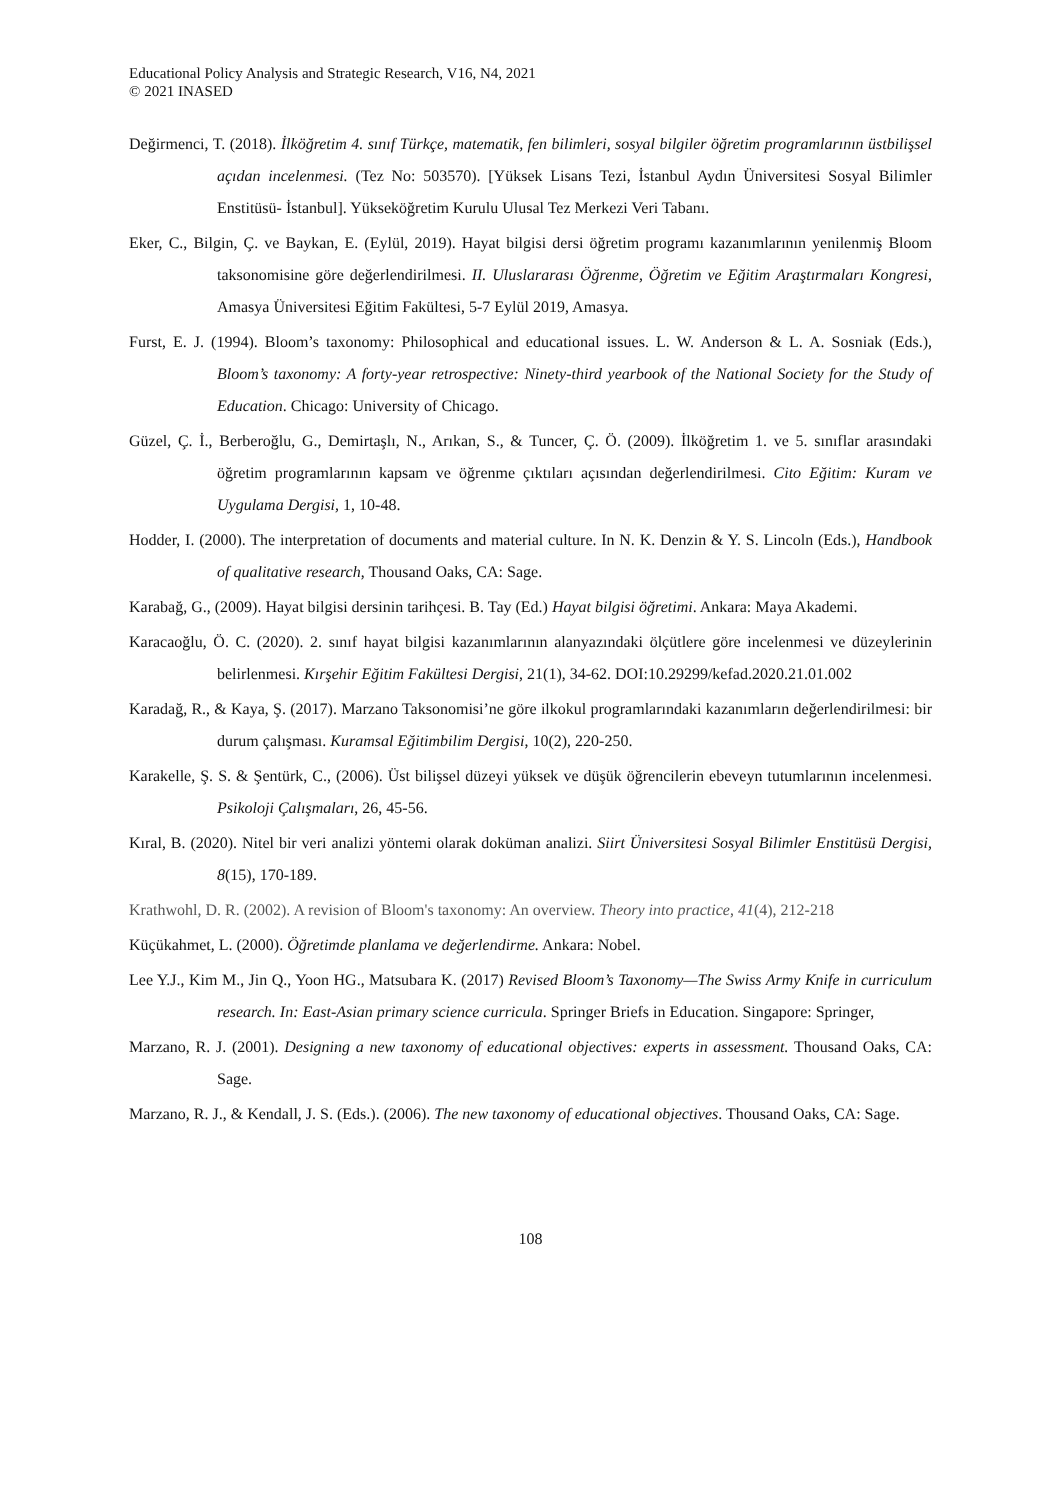Educational Policy Analysis and Strategic Research, V16, N4, 2021
© 2021 INASED
Değirmenci, T. (2018). İlköğretim 4. sınıf Türkçe, matematik, fen bilimleri, sosyal bilgiler öğretim programlarının üstbilişsel açıdan incelenmesi. (Tez No: 503570). [Yüksek Lisans Tezi, İstanbul Aydın Üniversitesi Sosyal Bilimler Enstitüsü- İstanbul]. Yükseköğretim Kurulu Ulusal Tez Merkezi Veri Tabanı.
Eker, C., Bilgin, Ç. ve Baykan, E. (Eylül, 2019). Hayat bilgisi dersi öğretim programı kazanımlarının yenilenmiş Bloom taksonomisine göre değerlendirilmesi. II. Uluslararası Öğrenme, Öğretim ve Eğitim Araştırmaları Kongresi, Amasya Üniversitesi Eğitim Fakültesi, 5-7 Eylül 2019, Amasya.
Furst, E. J. (1994). Bloom’s taxonomy: Philosophical and educational issues. L. W. Anderson & L. A. Sosniak (Eds.), Bloom’s taxonomy: A forty-year retrospective: Ninety-third yearbook of the National Society for the Study of Education. Chicago: University of Chicago.
Güzel, Ç. İ., Berberoğlu, G., Demirtaşlı, N., Arıkan, S., & Tuncer, Ç. Ö. (2009). İlköğretim 1. ve 5. sınıflar arasındaki öğretim programlarının kapsam ve öğrenme çıktıları açısından değerlendirilmesi. Cito Eğitim: Kuram ve Uygulama Dergisi, 1, 10-48.
Hodder, I. (2000). The interpretation of documents and material culture. In N. K. Denzin & Y. S. Lincoln (Eds.), Handbook of qualitative research, Thousand Oaks, CA: Sage.
Karabağ, G., (2009). Hayat bilgisi dersinin tarihçesi. B. Tay (Ed.) Hayat bilgisi öğretimi. Ankara: Maya Akademi.
Karacaoğlu, Ö. C. (2020). 2. sınıf hayat bilgisi kazanımlarının alanyazındaki ölçütlere göre incelenmesi ve düzeylerinin belirlenmesi. Kırşehir Eğitim Fakültesi Dergisi, 21(1), 34-62. DOI:10.29299/kefad.2020.21.01.002
Karadağ, R., & Kaya, Ş. (2017). Marzano Taksonomisi’ne göre ilkokul programlarındaki kazanımların değerlendirilmesi: bir durum çalışması. Kuramsal Eğitimbilim Dergisi, 10(2), 220-250.
Karakelle, Ş. S. & Şentürk, C., (2006). Üst bilişsel düzeyi yüksek ve düşük öğrencilerin ebeveyn tutumlarının incelenmesi. Psikoloji Çalışmaları, 26, 45-56.
Kıral, B. (2020). Nitel bir veri analizi yöntemi olarak doküman analizi. Siirt Üniversitesi Sosyal Bilimler Enstitüsü Dergisi, 8(15), 170-189.
Krathwohl, D. R. (2002). A revision of Bloom's taxonomy: An overview. Theory into practice, 41(4), 212-218
Küçükahmet, L. (2000). Öğretimde planlama ve değerlendirme. Ankara: Nobel.
Lee Y.J., Kim M., Jin Q., Yoon HG., Matsubara K. (2017) Revised Bloom’s Taxonomy—The Swiss Army Knife in curriculum research. In: East-Asian primary science curricula. Springer Briefs in Education. Singapore: Springer,
Marzano, R. J. (2001). Designing a new taxonomy of educational objectives: experts in assessment. Thousand Oaks, CA: Sage.
Marzano, R. J., & Kendall, J. S. (Eds.). (2006). The new taxonomy of educational objectives. Thousand Oaks, CA: Sage.
108